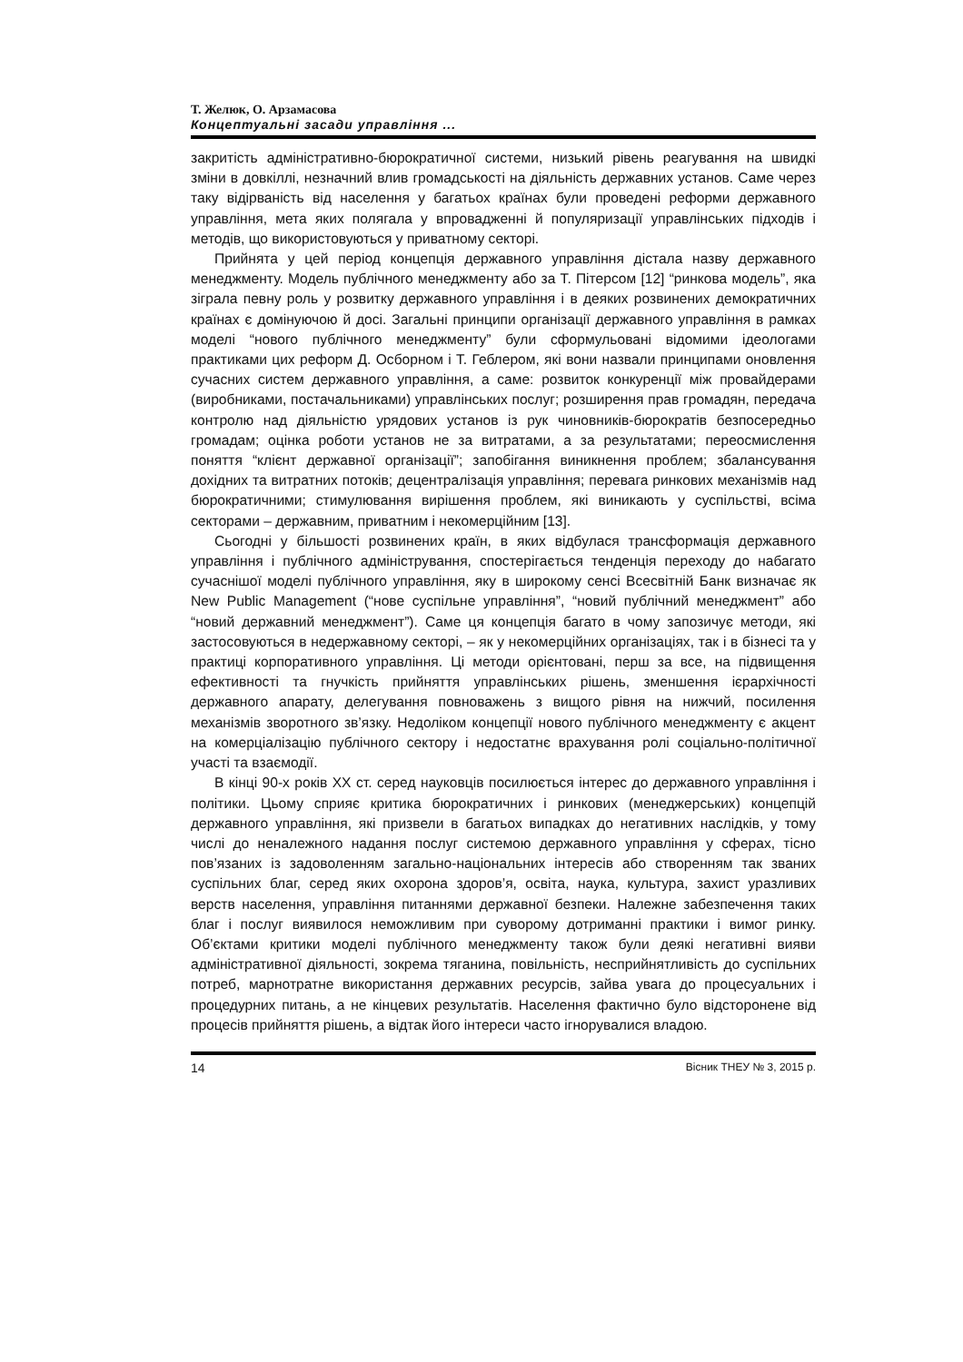Т. Желюк, О. Арзамасова
Концептуальні засади управління ...
закритість адміністративно-бюрократичної системи, низький рівень реагування на швидкі зміни в довкіллі, незначний влив громадськості на діяльність державних установ. Саме через таку відірваність від населення у багатьох країнах були проведені реформи державного управління, мета яких полягала у впровадженні й популяризації управлінських підходів і методів, що використовуються у приватному секторі.
Прийнята у цей період концепція державного управління дістала назву державного менеджменту. Модель публічного менеджменту або за Т. Пітерсом [12] “ринкова модель”, яка зіграла певну роль у розвитку державного управління і в деяких розвинених демократичних країнах є домінуючою й досі. Загальні принципи організації державного управління в рамках моделі “нового публічного менеджменту” були сформульовані відомими ідеологами практиками цих реформ Д. Осборном і Т. Геблером, які вони назвали принципами оновлення сучасних систем державного управління, а саме: розвиток конкуренції між провайдерами (виробниками, постачальниками) управлінських послуг; розширення прав громадян, передача контролю над діяльністю урядових установ із рук чиновників-бюрократів безпосередньо громадам; оцінка роботи установ не за витратами, а за результатами; переосмислення поняття “клієнт державної організації”; запобігання виникнення проблем; збалансування дохідних та витратних потоків; децентралізація управління; перевага ринкових механізмів над бюрократичними; стимулювання вирішення проблем, які виникають у суспільстві, всіма секторами – державним, приватним і некомерційним [13].
Сьогодні у більшості розвинених країн, в яких відбулася трансформація державного управління і публічного адміністрування, спостерігається тенденція переходу до набагато сучаснішої моделі публічного управління, яку в широкому сенсі Всесвітній Банк визначає як New Public Management (“нове суспільне управління”, “новий публічний менеджмент” або “новий державний менеджмент”). Саме ця концепція багато в чому запозичує методи, які застосовуються в недержавному секторі, – як у некомерційних організаціях, так і в бізнесі та у практиці корпоративного управління. Ці методи орієнтовані, перш за все, на підвищення ефективності та гнучкість прийняття управлінських рішень, зменшення ієрархічності державного апарату, делегування повноважень з вищого рівня на нижчий, посилення механізмів зворотного зв’язку. Недоліком концепції нового публічного менеджменту є акцент на комерціалізацію публічного сектору і недостатнє врахування ролі соціально-політичної участі та взаємодії.
В кінці 90-х років XX ст. серед науковців посилюється інтерес до державного управління і політики. Цьому сприяє критика бюрократичних і ринкових (менеджерських) концепцій державного управління, які призвели в багатьох випадках до негативних наслідків, у тому числі до неналежного надання послуг системою державного управління у сферах, тісно пов’язаних із задоволенням загально-національних інтересів або створенням так званих суспільних благ, серед яких охорона здоров’я, освіта, наука, культура, захист уразливих верств населення, управління питаннями державної безпеки. Належне забезпечення таких благ і послуг виявилося неможливим при суворому дотриманні практики і вимог ринку. Об’єктами критики моделі публічного менеджменту також були деякі негативні вияви адміністративної діяльності, зокрема тяганина, повільність, несприйнятливість до суспільних потреб, марнотратне використання державних ресурсів, зайва увага до процесуальних і процедурних питань, а не кінцевих результатів. Населення фактично було відсторонене від процесів прийняття рішень, а відтак його інтереси часто ігнорувалися владою.
14 Вісник ТНЕУ № 3, 2015 р.